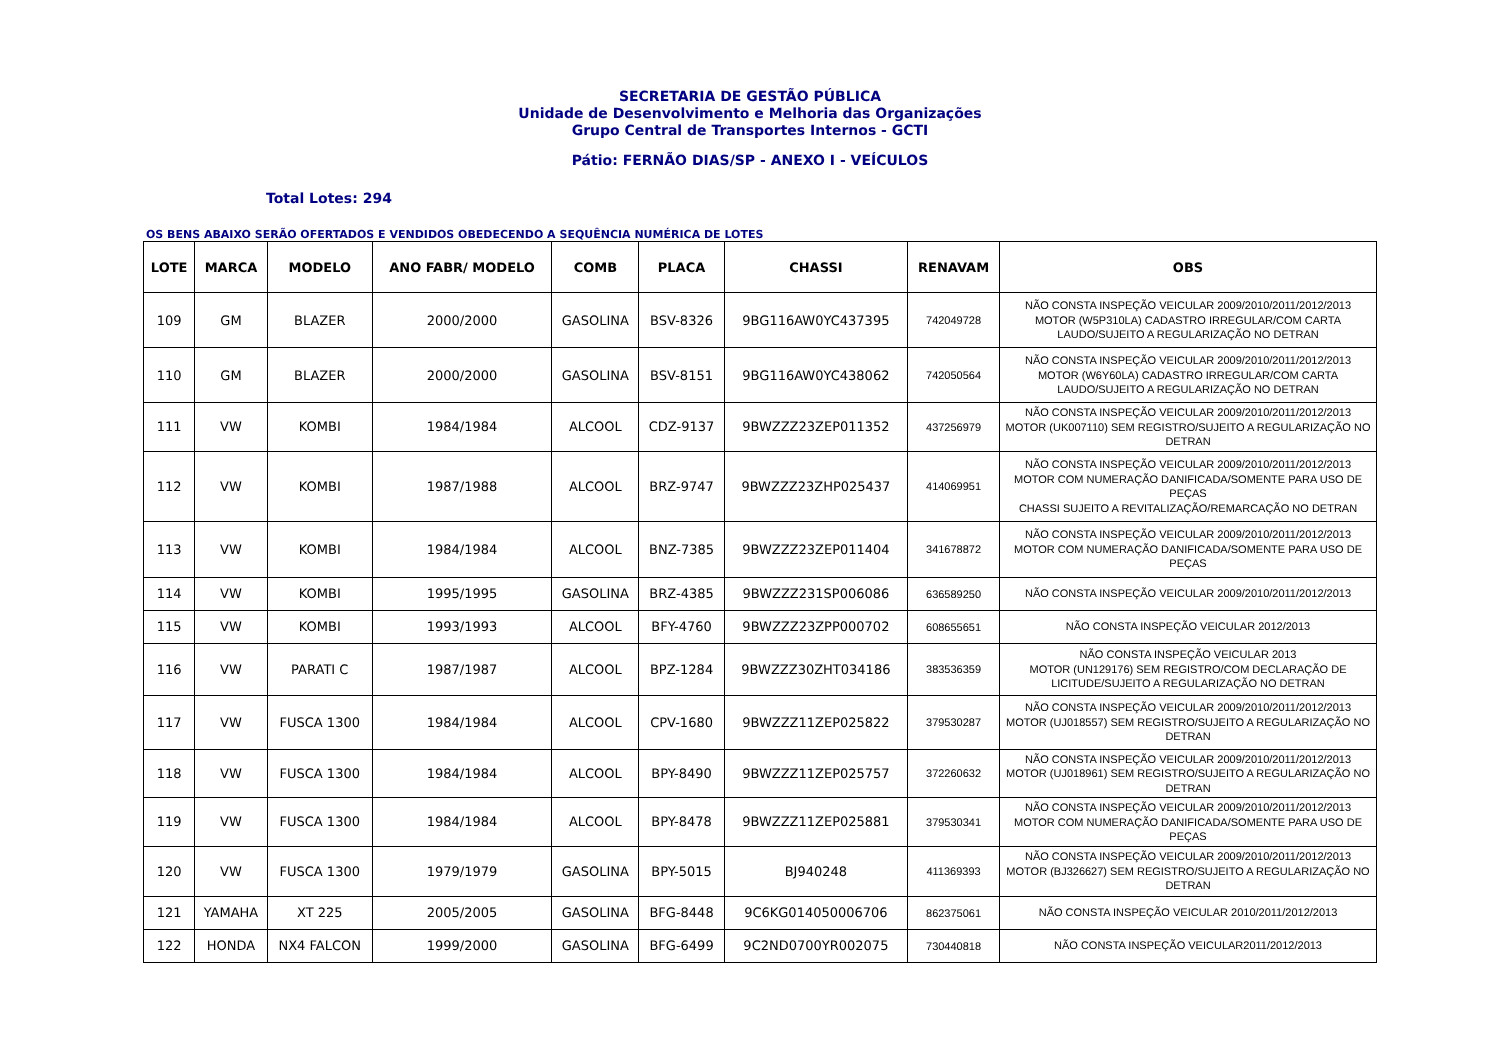SECRETARIA DE GESTÃO PÚBLICA
Unidade de Desenvolvimento e Melhoria das Organizações
Grupo Central de Transportes Internos - GCTI
Pátio: FERNÃO DIAS/SP - ANEXO I - VEÍCULOS
Total Lotes: 294
OS BENS ABAIXO SERÃO OFERTADOS E VENDIDOS OBEDECENDO A SEQUÊNCIA NUMÉRICA DE LOTES
| LOTE | MARCA | MODELO | ANO FABR/ MODELO | COMB | PLACA | CHASSI | RENAVAM | OBS |
| --- | --- | --- | --- | --- | --- | --- | --- | --- |
| 109 | GM | BLAZER | 2000/2000 | GASOLINA | BSV-8326 | 9BG116AW0YC437395 | 742049728 | NÃO CONSTA INSPEÇÃO VEICULAR 2009/2010/2011/2012/2013 MOTOR (W5P310LA) CADASTRO IRREGULAR/COM CARTA LAUDO/SUJEITO A REGULARIZAÇÃO NO DETRAN |
| 110 | GM | BLAZER | 2000/2000 | GASOLINA | BSV-8151 | 9BG116AW0YC438062 | 742050564 | NÃO CONSTA INSPEÇÃO VEICULAR 2009/2010/2011/2012/2013 MOTOR (W6Y60LA) CADASTRO IRREGULAR/COM CARTA LAUDO/SUJEITO A REGULARIZAÇÃO NO DETRAN |
| 111 | VW | KOMBI | 1984/1984 | ALCOOL | CDZ-9137 | 9BWZZZ23ZEP011352 | 437256979 | NÃO CONSTA INSPEÇÃO VEICULAR 2009/2010/2011/2012/2013 MOTOR (UK007110) SEM REGISTRO/SUJEITO A REGULARIZAÇÃO NO DETRAN |
| 112 | VW | KOMBI | 1987/1988 | ALCOOL | BRZ-9747 | 9BWZZZ23ZHP025437 | 414069951 | NÃO CONSTA INSPEÇÃO VEICULAR 2009/2010/2011/2012/2013 MOTOR COM NUMERAÇÃO DANIFICADA/SOMENTE PARA USO DE PEÇAS CHASSI SUJEITO A REVITALIZAÇÃO/REMARCAÇÃO NO DETRAN |
| 113 | VW | KOMBI | 1984/1984 | ALCOOL | BNZ-7385 | 9BWZZZ23ZEP011404 | 341678872 | NÃO CONSTA INSPEÇÃO VEICULAR 2009/2010/2011/2012/2013 MOTOR COM NUMERAÇÃO DANIFICADA/SOMENTE PARA USO DE PEÇAS |
| 114 | VW | KOMBI | 1995/1995 | GASOLINA | BRZ-4385 | 9BWZZZ231SP006086 | 636589250 | NÃO CONSTA INSPEÇÃO VEICULAR 2009/2010/2011/2012/2013 |
| 115 | VW | KOMBI | 1993/1993 | ALCOOL | BFY-4760 | 9BWZZZ23ZPP000702 | 608655651 | NÃO CONSTA INSPEÇÃO VEICULAR 2012/2013 |
| 116 | VW | PARATI C | 1987/1987 | ALCOOL | BPZ-1284 | 9BWZZZ30ZHT034186 | 383536359 | NÃO CONSTA INSPEÇÃO VEICULAR 2013 MOTOR (UN129176) SEM REGISTRO/COM DECLARAÇÃO DE LICITUDE/SUJEITO A REGULARIZAÇÃO NO DETRAN |
| 117 | VW | FUSCA 1300 | 1984/1984 | ALCOOL | CPV-1680 | 9BWZZZ11ZEP025822 | 379530287 | NÃO CONSTA INSPEÇÃO VEICULAR 2009/2010/2011/2012/2013 MOTOR (UJ018557) SEM REGISTRO/SUJEITO A REGULARIZAÇÃO NO DETRAN |
| 118 | VW | FUSCA 1300 | 1984/1984 | ALCOOL | BPY-8490 | 9BWZZZ11ZEP025757 | 372260632 | NÃO CONSTA INSPEÇÃO VEICULAR 2009/2010/2011/2012/2013 MOTOR (UJ018961) SEM REGISTRO/SUJEITO A REGULARIZAÇÃO NO DETRAN |
| 119 | VW | FUSCA 1300 | 1984/1984 | ALCOOL | BPY-8478 | 9BWZZZ11ZEP025881 | 379530341 | NÃO CONSTA INSPEÇÃO VEICULAR 2009/2010/2011/2012/2013 MOTOR COM NUMERAÇÃO DANIFICADA/SOMENTE PARA USO DE PEÇAS |
| 120 | VW | FUSCA 1300 | 1979/1979 | GASOLINA | BPY-5015 | BJ940248 | 411369393 | NÃO CONSTA INSPEÇÃO VEICULAR 2009/2010/2011/2012/2013 MOTOR (BJ326627) SEM REGISTRO/SUJEITO A REGULARIZAÇÃO NO DETRAN |
| 121 | YAMAHA | XT 225 | 2005/2005 | GASOLINA | BFG-8448 | 9C6KG014050006706 | 862375061 | NÃO CONSTA INSPEÇÃO VEICULAR 2010/2011/2012/2013 |
| 122 | HONDA | NX4 FALCON | 1999/2000 | GASOLINA | BFG-6499 | 9C2ND0700YR002075 | 730440818 | NÃO CONSTA INSPEÇÃO VEICULAR2011/2012/2013 |